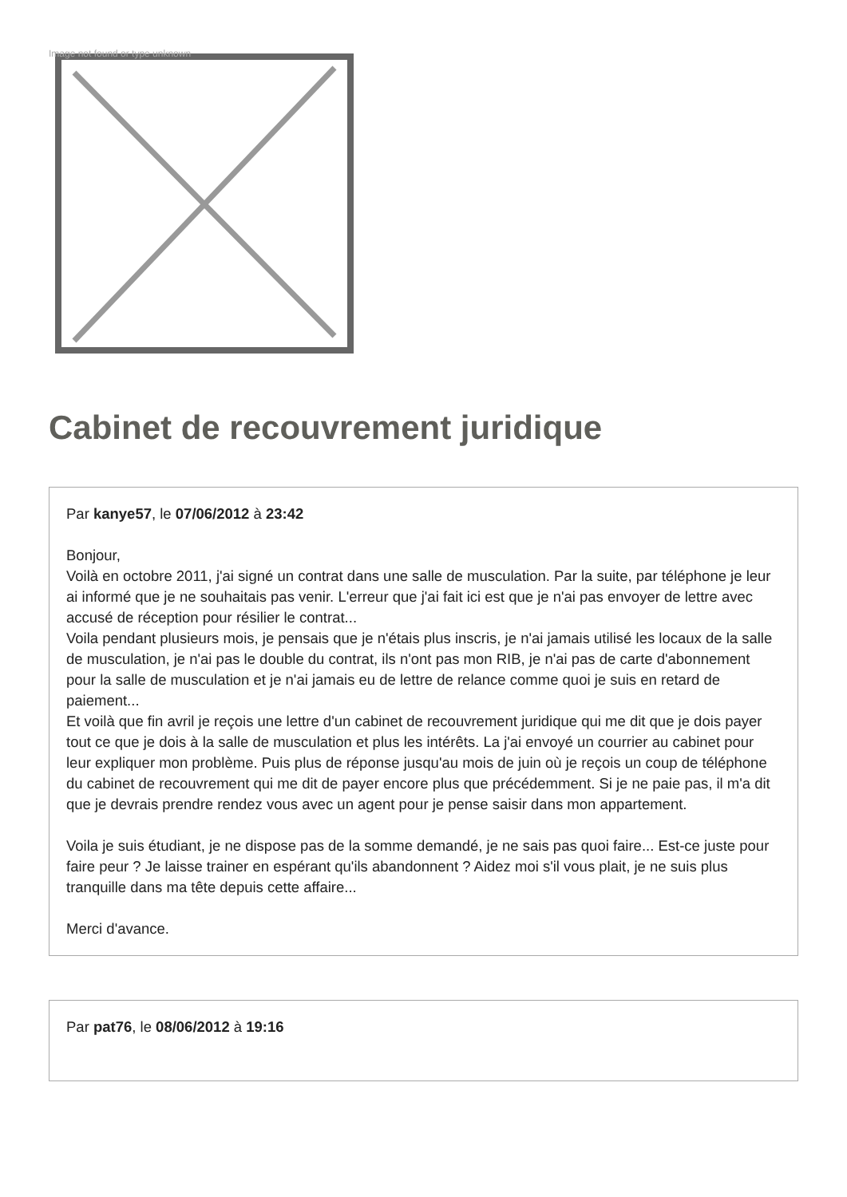Image not found or type unknown
Cabinet de recouvrement juridique
Par kanye57, le 07/06/2012 à 23:42
Bonjour,
Voilà en octobre 2011, j'ai signé un contrat dans une salle de musculation. Par la suite, par téléphone je leur ai informé que je ne souhaitais pas venir. L'erreur que j'ai fait ici est que je n'ai pas envoyer de lettre avec accusé de réception pour résilier le contrat...
Voila pendant plusieurs mois, je pensais que je n'étais plus inscris, je n'ai jamais utilisé les locaux de la salle de musculation, je n'ai pas le double du contrat, ils n'ont pas mon RIB, je n'ai pas de carte d'abonnement pour la salle de musculation et je n'ai jamais eu de lettre de relance comme quoi je suis en retard de paiement...
Et voilà que fin avril je reçois une lettre d'un cabinet de recouvrement juridique qui me dit que je dois payer tout ce que je dois à la salle de musculation et plus les intérêts. La j'ai envoyé un courrier au cabinet pour leur expliquer mon problème. Puis plus de réponse jusqu'au mois de juin où je reçois un coup de téléphone du cabinet de recouvrement qui me dit de payer encore plus que précédemment. Si je ne paie pas, il m'a dit que je devrais prendre rendez vous avec un agent pour je pense saisir dans mon appartement.
Voila je suis étudiant, je ne dispose pas de la somme demandé, je ne sais pas quoi faire... Est-ce juste pour faire peur ? Je laisse trainer en espérant qu'ils abandonnent ? Aidez moi s'il vous plait, je ne suis plus tranquille dans ma tête depuis cette affaire...
Merci d'avance.
Par pat76, le 08/06/2012 à 19:16